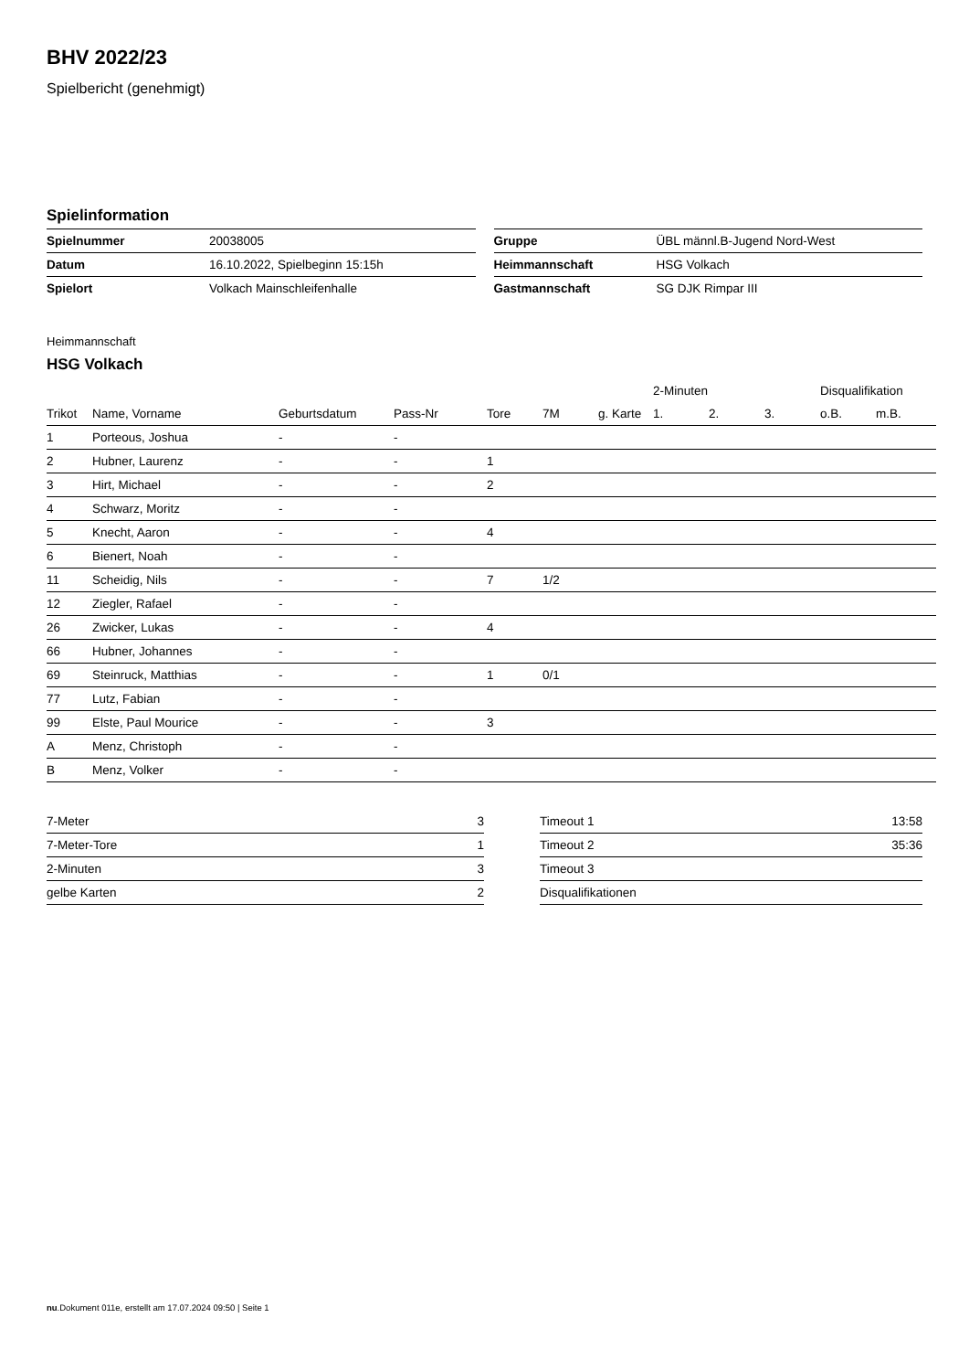BHV 2022/23
Spielbericht (genehmigt)
Spielinformation
| Spielnummer | 20038005 |
| Datum | 16.10.2022, Spielbeginn 15:15h |
| Spielort | Volkach Mainschleifenhalle |
| Gruppe | ÜBL männl.B-Jugend Nord-West |
| Heimmannschaft | HSG Volkach |
| Gastmannschaft | SG DJK Rimpar III |
Heimmannschaft
HSG Volkach
| | | | | | | | 2-Minuten | | | Disqualifikation | |
| --- | --- | --- | --- | --- | --- | --- | --- | --- | --- | --- | --- |
| Trikot | Name, Vorname | Geburtsdatum | Pass-Nr | Tore | 7M | g. Karte | 1. | 2. | 3. | o.B. | m.B. |
| 1 | Porteous, Joshua | - | - | | | | | | | | |
| 2 | Hubner, Laurenz | - | - | 1 | | | | | | | |
| 3 | Hirt, Michael | - | - | 2 | | | | | | | |
| 4 | Schwarz, Moritz | - | - | | | | | | | | |
| 5 | Knecht, Aaron | - | - | 4 | | | | | | | |
| 6 | Bienert, Noah | - | - | | | | | | | | |
| 11 | Scheidig, Nils | - | - | 7 | 1/2 | | | | | | |
| 12 | Ziegler, Rafael | - | - | | | | | | | | |
| 26 | Zwicker, Lukas | - | - | 4 | | | | | | | |
| 66 | Hubner, Johannes | - | - | | | | | | | | |
| 69 | Steinruck, Matthias | - | - | 1 | 0/1 | | | | | | |
| 77 | Lutz, Fabian | - | - | | | | | | | | |
| 99 | Elste, Paul Mourice | - | - | 3 | | | | | | | |
| A | Menz, Christoph | - | - | | | | | | | | |
| B | Menz, Volker | - | - | | | | | | | | |
| 7-Meter | 3 |
| 7-Meter-Tore | 1 |
| 2-Minuten | 3 |
| gelbe Karten | 2 |
| Timeout 1 | 13:58 |
| Timeout 2 | 35:36 |
| Timeout 3 | |
| Disqualifikationen | |
nu.Dokument 011e, erstellt am 17.07.2024 09:50 | Seite 1